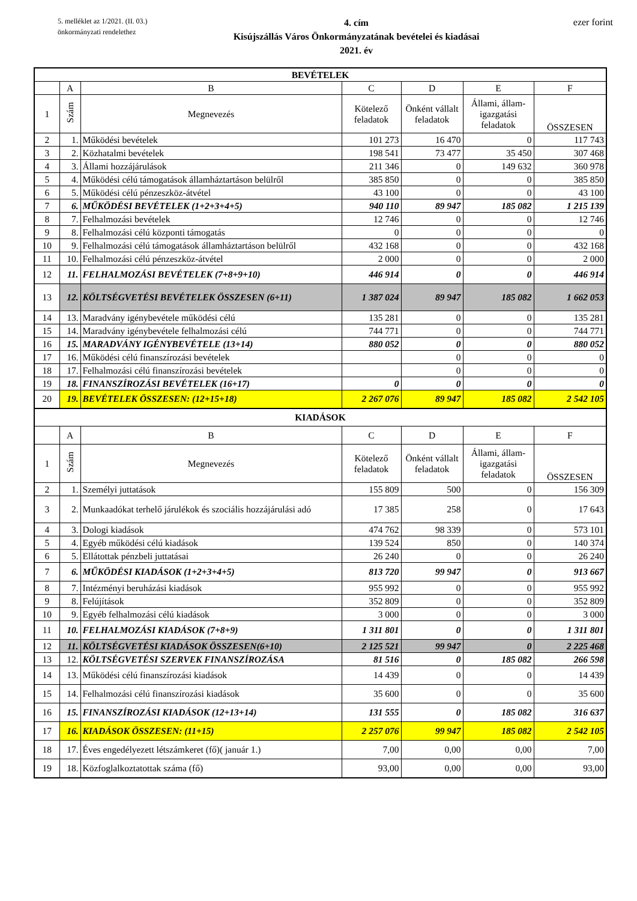5. melléklet az 1/2021. (II. 03.)
önkormányzati rendelethez
4. cím
Kisújszállás Város Önkormányzatának bevételei és kiadásai
2021. év
ezer forint
| BEVÉTELEK | | | | | | |
| | A | B | C | D | E | F |
| 1 | Szám | Megnevezés | Kötelező feladatok | Önként vállalt feladatok | Állami, állam-igazgatási feladatok | ÖSSZESEN |
| 2 | 1. | Működési bevételek | 101 273 | 16 470 | 0 | 117 743 |
| 3 | 2. | Közhatalmi bevételek | 198 541 | 73 477 | 35 450 | 307 468 |
| 4 | 3. | Állami hozzájárulások | 211 346 | 0 | 149 632 | 360 978 |
| 5 | 4. | Működési célú támogatások államháztartáson belülről | 385 850 | 0 | 0 | 385 850 |
| 6 | 5. | Működési célú pénzeszköz-átvétel | 43 100 | 0 | 0 | 43 100 |
| 7 | 6. | MŰKÖDÉSI BEVÉTELEK (1+2+3+4+5) | 940 110 | 89 947 | 185 082 | 1 215 139 |
| 8 | 7. | Felhalmozási bevételek | 12 746 | 0 | 0 | 12 746 |
| 9 | 8. | Felhalmozási célú központi támogatás | 0 | 0 | 0 | 0 |
| 10 | 9. | Felhalmozási célú támogatások államháztartáson belülről | 432 168 | 0 | 0 | 432 168 |
| 11 | 10. | Felhalmozási célú pénzeszköz-átvétel | 2 000 | 0 | 0 | 2 000 |
| 12 | 11. | FELHALMOZÁSI BEVÉTELEK (7+8+9+10) | 446 914 | 0 | 0 | 446 914 |
| 13 | 12. | KÖLTSÉGVETÉSI BEVÉTELEK ÖSSZESEN (6+11) | 1 387 024 | 89 947 | 185 082 | 1 662 053 |
| 14 | 13. | Maradvány igénybevétele működési célú | 135 281 | 0 | 0 | 135 281 |
| 15 | 14. | Maradvány igénybevétele felhalmozási célú | 744 771 | 0 | 0 | 744 771 |
| 16 | 15. | MARADVÁNY IGÉNYBEVÉTELE (13+14) | 880 052 | 0 | 0 | 880 052 |
| 17 | 16. | Működési célú finanszírozási bevételek | | 0 | 0 | 0 |
| 18 | 17. | Felhalmozási célú finanszírozási bevételek | | 0 | 0 | 0 |
| 19 | 18. | FINANSZÍROZÁSI BEVÉTELEK (16+17) | 0 | 0 | 0 | 0 |
| 20 | 19. | BEVÉTELEK ÖSSZESEN: (12+15+18) | 2 267 076 | 89 947 | 185 082 | 2 542 105 |
| KIADÁSOK | | | | | | |
| | A | B | C | D | E | F |
| 1 | Szám | Megnevezés | Kötelező feladatok | Önként vállalt feladatok | Állami, állam-igazgatási feladatok | ÖSSZESEN |
| 2 | 1. | Személyi juttatások | 155 809 | 500 | 0 | 156 309 |
| 3 | 2. | Munkaadókat terhelő járulékok és szociális hozzájárulási adó | 17 385 | 258 | 0 | 17 643 |
| 4 | 3. | Dologi kiadások | 474 762 | 98 339 | 0 | 573 101 |
| 5 | 4. | Egyéb működési célú kiadások | 139 524 | 850 | 0 | 140 374 |
| 6 | 5. | Ellátottak pénzbeli juttatásai | 26 240 | 0 | 0 | 26 240 |
| 7 | 6. | MŰKÖDÉSI KIADÁSOK (1+2+3+4+5) | 813 720 | 99 947 | 0 | 913 667 |
| 8 | 7. | Intézményi beruházási kiadások | 955 992 | 0 | 0 | 955 992 |
| 9 | 8. | Felújítások | 352 809 | 0 | 0 | 352 809 |
| 10 | 9. | Egyéb felhalmozási célú kiadások | 3 000 | 0 | 0 | 3 000 |
| 11 | 10. | FELHALMOZÁSI KIADÁSOK (7+8+9) | 1 311 801 | 0 | 0 | 1 311 801 |
| 12 | 11. | KÖLTSÉGVETÉSI KIADÁSOK ÖSSZESEN(6+10) | 2 125 521 | 99 947 | 0 | 2 225 468 |
| 13 | 12. | KÖLTSÉGVETÉSI SZERVEK FINANSZÍROZÁSA | 81 516 | 0 | 185 082 | 266 598 |
| 14 | 13. | Működési célú finanszírozási kiadások | 14 439 | 0 | 0 | 14 439 |
| 15 | 14. | Felhalmozási célú finanszírozási kiadások | 35 600 | 0 | 0 | 35 600 |
| 16 | 15. | FINANSZÍROZÁSI KIADÁSOK (12+13+14) | 131 555 | 0 | 185 082 | 316 637 |
| 17 | 16. | KIADÁSOK ÖSSZESEN: (11+15) | 2 257 076 | 99 947 | 185 082 | 2 542 105 |
| 18 | 17. | Éves engedélyezett létszámkeret (fő)( január 1.) | 7,00 | 0,00 | 0,00 | 7,00 |
| 19 | 18. | Közfoglalkoztatottak száma (fő) | 93,00 | 0,00 | 0,00 | 93,00 |